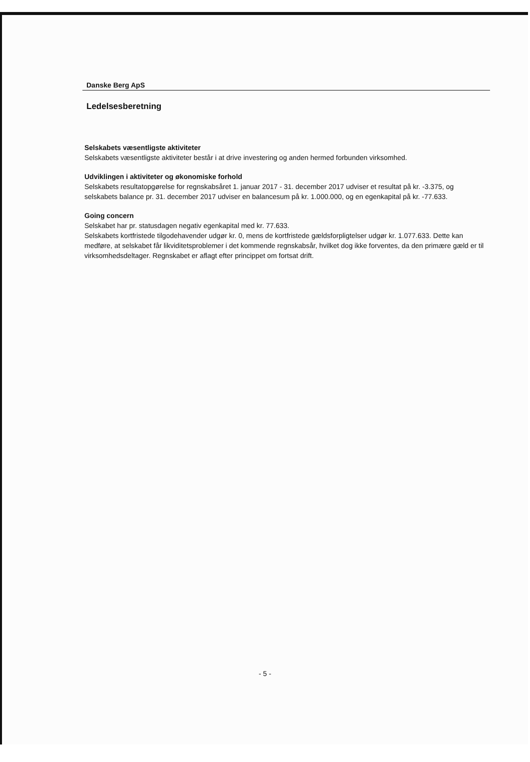Danske Berg ApS
Ledelsesberetning
Selskabets væsentligste aktiviteter
Selskabets væsentligste aktiviteter består i at drive investering og anden hermed forbunden virksomhed.
Udviklingen i aktiviteter og økonomiske forhold
Selskabets resultatopgørelse for regnskabsåret 1. januar 2017 - 31. december 2017 udviser et resultat på kr. -3.375, og selskabets balance pr. 31. december 2017 udviser en balancesum på kr. 1.000.000, og en egenkapital på kr. -77.633.
Going concern
Selskabet har pr. statusdagen negativ egenkapital med kr. 77.633.
Selskabets kortfristede tilgodehavender udgør kr. 0, mens de kortfristede gældsforpligtelser udgør kr. 1.077.633. Dette kan medføre, at selskabet får likviditetsproblemer i det kommende regnskabsår, hvilket dog ikke forventes, da den primære gæld er til virksomhedsdeltager. Regnskabet er aflagt efter princippet om fortsat drift.
- 5 -